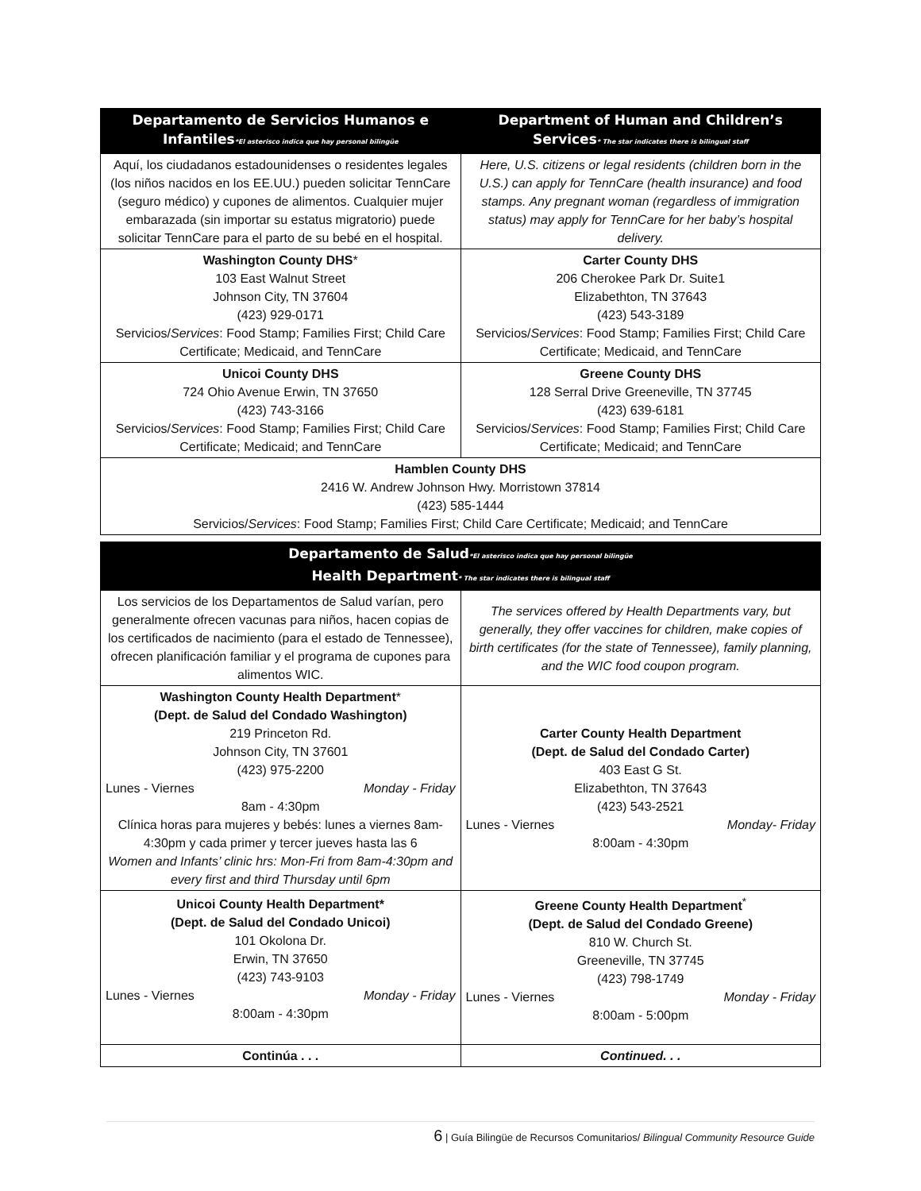| Departamento de Servicios Humanos e Infantiles *El asterisco indica que hay personal bilingüe | Department of Human and Children’s Services * The star indicates there is bilingual staff |
| --- | --- |
| Aquí, los ciudadanos estadounidenses o residentes legales (los niños nacidos en los EE.UU.) pueden solicitar TennCare (seguro médico) y cupones de alimentos. Cualquier mujer embarazada (sin importar su estatus migratorio) puede solicitar TennCare para el parto de su bebé en el hospital. | Here, U.S. citizens or legal residents (children born in the U.S.) can apply for TennCare (health insurance) and food stamps. Any pregnant woman (regardless of immigration status) may apply for TennCare for her baby’s hospital delivery. |
| Washington County DHS * 103 East Walnut Street Johnson City, TN 37604 (423) 929-0171 Servicios/ Services : Food Stamp; Families First; Child Care Certificate; Medicaid, and TennCare | Carter County DHS 206 Cherokee Park Dr. Suite1 Elizabethton, TN 37643 (423) 543-3189 Servicios/ Services : Food Stamp; Families First; Child Care Certificate; Medicaid, and TennCare |
| Unicoi County DHS 724 Ohio Avenue Erwin, TN 37650 (423) 743-3166 Servicios/ Services : Food Stamp; Families First; Child Care Certificate; Medicaid; and TennCare | Greene County DHS 128 Serral Drive Greeneville, TN 37745 (423) 639-6181 Servicios/ Services : Food Stamp; Families First; Child Care Certificate; Medicaid; and TennCare |
| Hamblen County DHS 2416 W. Andrew Johnson Hwy. Morristown 37814 (423) 585-1444 Servicios/ Services : Food Stamp; Families First; Child Care Certificate; Medicaid; and TennCare | |
| Departamento de Salud *El asterisco indica que hay personal bilingüe Health Department * The star indicates there is bilingual staff | |
| --- | --- |
| Los servicios de los Departamentos de Salud varían, pero generalmente ofrecen vacunas para niños, hacen copias de los certificados de nacimiento (para el estado de Tennessee), ofrecen planificación familiar y el programa de cupones para alimentos WIC. | The services offered by Health Departments vary, but generally, they offer vaccines for children, make copies of birth certificates (for the state of Tennessee), family planning, and the WIC food coupon program. |
| Washington County Health Department * (Dept. de Salud del Condado Washington) 219 Princeton Rd. Johnson City, TN 37601 (423) 975-2200 Lunes - Viernes Monday - Friday 8am - 4:30pm Clínica horas para mujeres y bebés: lunes a viernes 8am-4:30pm y cada primer y tercer jueves hasta las 6 Women and Infants’ clinic hrs: Mon-Fri from 8am-4:30pm and every first and third Thursday until 6pm | Carter County Health Department (Dept. de Salud del Condado Carter) 403 East G St. Elizabethton, TN 37643 (423) 543-2521 Lunes - Viernes Monday- Friday 8:00am - 4:30pm |
| Unicoi County Health Department* (Dept. de Salud del Condado Unicoi) 101 Okolona Dr. Erwin, TN 37650 (423) 743-9103 Lunes - Viernes Monday - Friday 8:00am - 4:30pm | Greene County Health Department<sup>*</sup> (Dept. de Salud del Condado Greene) 810 W. Church St. Greeneville, TN 37745 (423) 798-1749 Lunes - Viernes Monday - Friday 8:00am - 5:00pm |
| Continúa . . . | Continued. . . |
6 | Guía Bilingüe de Recursos Comunitarios/ Bilingual Community Resource Guide